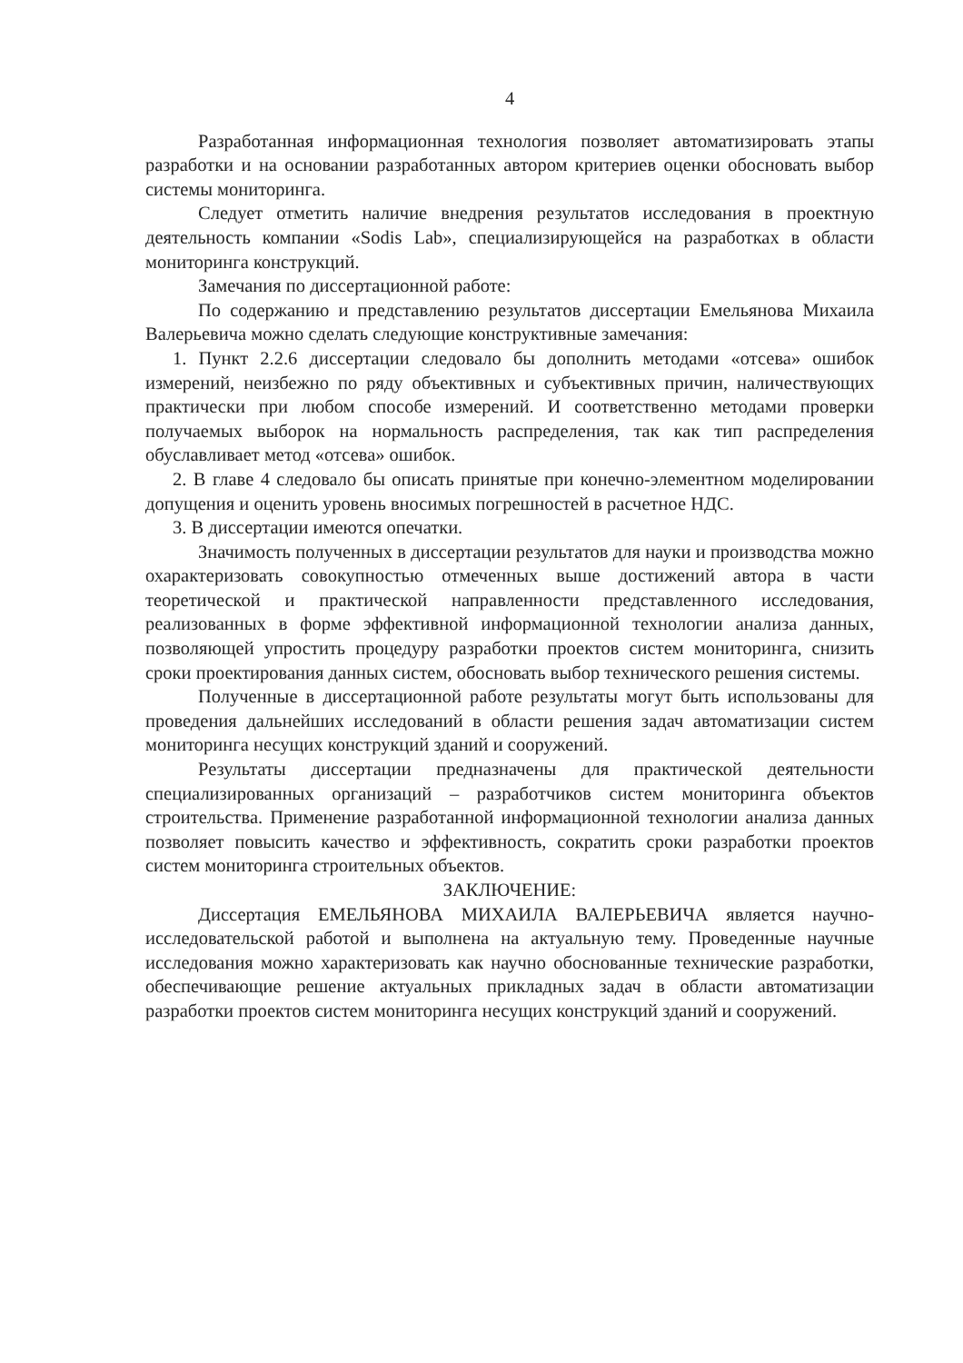4
Разработанная информационная технология позволяет автоматизировать этапы разработки и на основании разработанных автором критериев оценки обосновать выбор системы мониторинга.
Следует отметить наличие внедрения результатов исследования в проектную деятельность компании «Sodis Lab», специализирующейся на разработках в области мониторинга конструкций.
Замечания по диссертационной работе:
По содержанию и представлению результатов диссертации Емельянова Михаила Валерьевича можно сделать следующие конструктивные замечания:
1. Пункт 2.2.6 диссертации следовало бы дополнить методами «отсева» ошибок измерений, неизбежно по ряду объективных и субъективных причин, наличествующих практически при любом способе измерений. И соответственно методами проверки получаемых выборок на нормальность распределения, так как тип распределения обуславливает метод «отсева» ошибок.
2. В главе 4 следовало бы описать принятые при конечно-элементном моделировании допущения и оценить уровень вносимых погрешностей в расчетное НДС.
3. В диссертации имеются опечатки.
Значимость полученных в диссертации результатов для науки и производства можно охарактеризовать совокупностью отмеченных выше достижений автора в части теоретической и практической направленности представленного исследования, реализованных в форме эффективной информационной технологии анализа данных, позволяющей упростить процедуру разработки проектов систем мониторинга, снизить сроки проектирования данных систем, обосновать выбор технического решения системы.
Полученные в диссертационной работе результаты могут быть использованы для проведения дальнейших исследований в области решения задач автоматизации систем мониторинга несущих конструкций зданий и сооружений.
Результаты диссертации предназначены для практической деятельности специализированных организаций – разработчиков систем мониторинга объектов строительства. Применение разработанной информационной технологии анализа данных позволяет повысить качество и эффективность, сократить сроки разработки проектов систем мониторинга строительных объектов.
ЗАКЛЮЧЕНИЕ:
Диссертация ЕМЕЛЬЯНОВА МИХАИЛА ВАЛЕРЬЕВИЧА является научно-исследовательской работой и выполнена на актуальную тему. Проведенные научные исследования можно характеризовать как научно обоснованные технические разработки, обеспечивающие решение актуальных прикладных задач в области автоматизации разработки проектов систем мониторинга несущих конструкций зданий и сооружений.